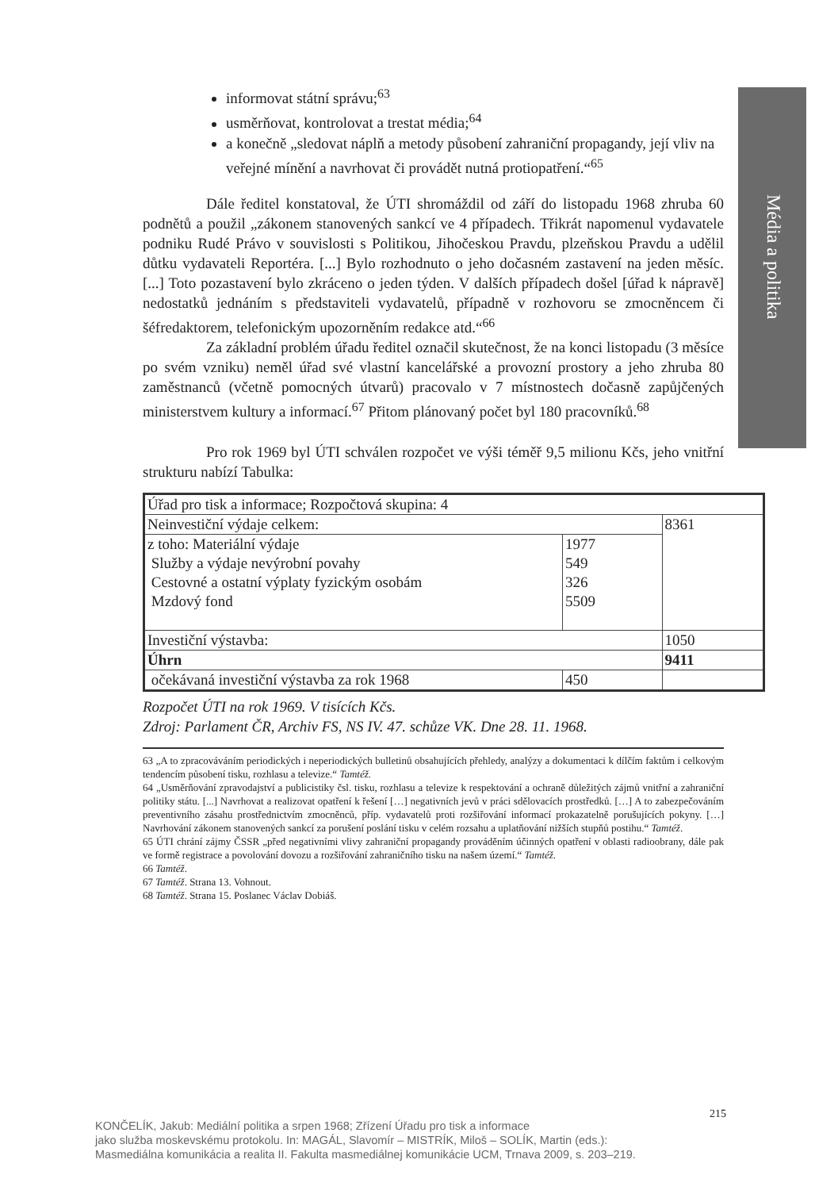Média a politika
informovat státní správu;<sup>63</sup>
usměrňovat, kontrolovat a trestat média;<sup>64</sup>
a konečně „sledovat náplň a metody působení zahraniční propagandy, její vliv na veřejné mínění a navrhovat či provádět nutná protiopatření.“<sup>65</sup>
Dále ředitel konstatoval, že ÚTI shromáždil od září do listopadu 1968 zhruba 60 podnětů a použil „zákonem stanovených sankcí ve 4 případech. Třikrát napomenul vydavatele podniku Rudé Právo v souvislosti s Politikou, Jihočeskou Pravdu, plzeňskou Pravdu a udělil důtku vydavateli Reportéra. [...] Bylo rozhodnuto o jeho dočasném zastavení na jeden měsíc. [...] Toto pozastavení bylo zkráceno o jeden týden. V dalších případech došel [úřad k nápravě] nedostatků jednáním s představiteli vydavatelů, případně v rozhovoru se zmocněncem či šéfredaktorem, telefonickým upozorněním redakce atd.“<sup>66</sup>
Za základní problém úřadu ředitel označil skutečnost, že na konci listopadu (3 měsíce po svém vzniku) neměl úřad své vlastní kancelářské a provozní prostory a jeho zhruba 80 zaměstnanců (včetně pomocných útvarů) pracovalo v 7 místnostech dočasně zapůjčených ministerstvem kultury a informací.<sup>67</sup> Přitom plánovaný počet byl 180 pracovníků.<sup>68</sup>
Pro rok 1969 byl ÚTI schválen rozpočet ve výši téměř 9,5 milionu Kčs, jeho vnitřní strukturu nabízí Tabulka:
| Úřad pro tisk a informace; Rozpočtová skupina: 4 | | |
| Neinvestiční výdaje celkem: | | 8361 |
| z toho: Materiální výdaje Služby a výdaje nevýrobní povahy Cestovné a ostatní výplaty fyzickým osobám Mzdový fond | 1977 549 326 5509 | |
| Investiční výstavba: | | 1050 |
| Úhrn | | 9411 |
| očekávaná investiční výstavba za rok 1968 | 450 | |
Rozpočet ÚTI na rok 1969. V tisících Kčs.
Zdroj: Parlament ČR, Archiv FS, NS IV. 47. schůze VK. Dne 28. 11. 1968.
63 „A to zpracováváním periodických i neperiodických bulletinů obsahujících přehledy, analýzy a dokumentaci k dílčím faktům i celkovým tendencím působení tisku, rozhlasu a televize.“ Tamtéž.
64 „Usměrňování zpravodajství a publicistiky čsl. tisku, rozhlasu a televize k respektování a ochraně důležitých zájmů vnitřní a zahraniční politiky státu. [...] Navrhovat a realizovat opatření k řešení […] negativních jevů v práci sdělovacích prostředků. […] A to zabezpečováním preventivního zásahu prostřednictvím zmocněnců, příp. vydavatelů proti rozšiřování informací prokazatelně porušujících pokyny. […] Navrhování zákonem stanovených sankcí za porušení poslání tisku v celém rozsahu a uplatňování nižších stupňů postihu.“ Tamtéž.
65 ÚTI chrání zájmy ČSSR „před negativními vlivy zahraniční propagandy prováděním účinných opatření v oblasti radioobrany, dále pak ve formě registrace a povolování dovozu a rozšiřování zahraničního tisku na našem území.“ Tamtéž.
66 Tamtéž.
67 Tamtéž. Strana 13. Vohnout.
68 Tamtéž. Strana 15. Poslanec Václav Dobiáš.
215
KONČELÍK, Jakub: Mediální politika a srpen 1968; Zřízení Úřadu pro tisk a informace
jako služba moskevskému protokolu. In: MAGÁL, Slavomír – MISTRÍK, Miloš – SOLÍK, Martin (eds.):
Masmediálna komunikácia a realita II. Fakulta masmediálnej komunikácie UCM, Trnava 2009, s. 203–219.